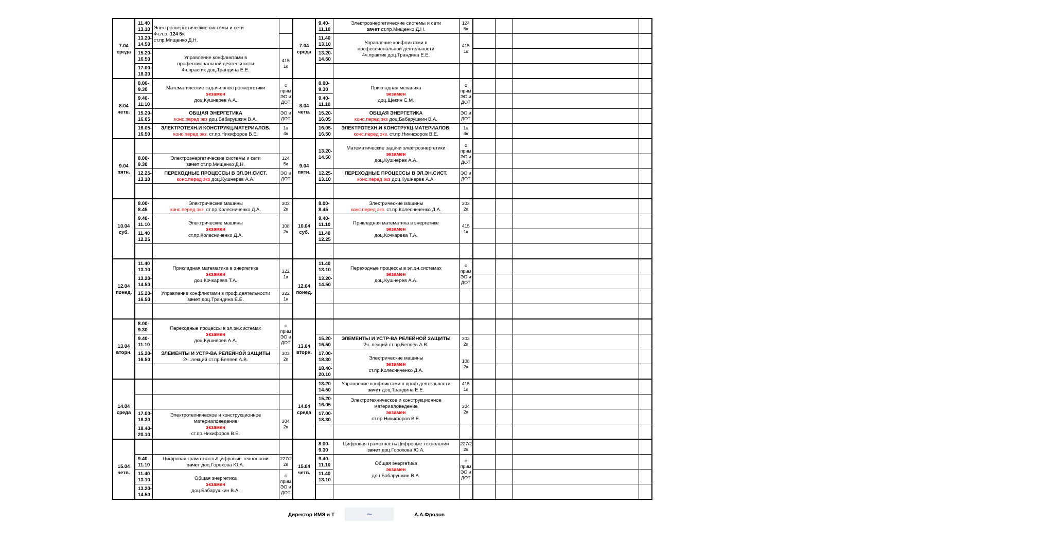| 7.04 среда | 11.40 13.10 | Электроэнергетические системы и сети 4ч.л.р. 124 5к ст.пр.Мищенко Д.Н. | | 7.04 среда | 9.40- 11.10 | Электроэнергетические системы и сети зачет ст.пр.Мищенко Д.Н. | 124 5к | | | | |
| | 13.20- 14.50 | | | | 11.40 13.10 | Управление конфликтами в профессиональной деятельности 4ч.практик доц.Трандина Е.Е. | 415 1к | | | | |
| | 15.20- 16.50 | Управление конфликтами в профессиональной деятельности 4ч.практик доц.Трандина Е.Е. | 415 1к | | 13.20- 14.50 | | | | | | |
| | 17.00- 18.30 | | | | | | | | | | |
| 8.04 четв. | 8.00- 9.30 | Математические задачи электроэнергетики экзамен доц.Кушнерев А.А. | с прим ЭО и ДОТ | 8.04 четв. | 8.00- 9.30 | Прикладная механика экзамен доц.Щекин С.М. | с прим ЭО и ДОТ | | | | |
| | 9.40- 11.10 | | | | 9.40- 11.10 | | | | | | |
| | 15.20- 16.05 | ОБЩАЯ ЭНЕРГЕТИКА конс.перед экз доц.Бабарушкин В.А. | ЭО и ДОТ | | 15.20- 16.05 | ОБЩАЯ ЭНЕРГЕТИКА конс.перед экз доц.Бабарушкин В.А. | ЭО и ДОТ | | | | |
| | 16.05- 16.50 | ЭЛЕКТРОТЕХН.И КОНСТРУКЦ.МАТЕРИАЛОВ. конс.перед экз. ст.пр.Никифоров В.Е. | 1а 4к | | 16.05- 16.50 | ЭЛЕКТРОТЕХН.И КОНСТРУКЦ.МАТЕРИАЛОВ. конс.перед экз. ст.пр.Никифоров В.Е. | 1а 4к | | | | |
| 9.04 пятн. | | | | 9.04 пятн. | 13.20- 14.50 | Математические задачи электроэнергетики экзамен доц.Кушнерев А.А. | с прим ЭО и ДОТ | | | | |
| | 8.00- 9.30 | Электроэнергетические системы и сети зачет ст.пр.Мищенко Д.Н. | 124 5к | | | | | | | | |
| | 12.25- 13.10 | ПЕРЕХОДНЫЕ ПРОЦЕССЫ В ЭЛ.ЭН.СИСТ. конс.перед экз доц.Кушнерев А.А. | ЭО и ДОТ | | 12.25- 13.10 | ПЕРЕХОДНЫЕ ПРОЦЕССЫ В ЭЛ.ЭН.СИСТ. конс.перед экз доц.Кушнерев А.А. | ЭО и ДОТ | | | | |
| 10.04 суб. | 8.00- 8.45 | Электрические машины конс.перед экз. ст.пр.Колесниченко Д.А. | 303 2к | 10.04 суб. | 8.00- 8.45 | Электрические машины конс.перед экз. ст.пр.Колесниченко Д.А. | 303 2к | | | | |
| | 9.40- 11.10 | Электрические машины экзамен ст.пр.Колесниченко Д.А. | 108 2к | | 9.40- 11.10 | Прикладная математика в энергетике экзамен доц.Кочкарева Т.А. | 415 1к | | | | |
| | 11.40 12.25 | | | | 11.40 12.25 | | | | | | |
| 12.04 понед. | 11.40 13.10 | Прикладная математика в энергетике экзамен доц.Кочкарева Т.А. | 322 1к | 12.04 понед. | 11.40 13.10 | Переходные процессы в эл.эн.системах экзамен доц.Кушнерев А.А. | с прим ЭО и ДОТ | | | | |
| | 13.20- 14.50 | | | | 13.20- 14.50 | | | | | | |
| | 15.20- 16.50 | Управление конфликтами в проф.деятельности зачет доц.Трандина Е.Е. | 322 1к | | | | | | | | |
| 13.04 вторн. | 8.00- 9.30 | Переходные процессы в эл.эн.системах экзамен доц.Кушнерев А.А. | с прим ЭО и ДОТ | 13.04 вторн. | | | | | | | |
| | 9.40- 11.10 | | | | 15.20- 16.50 | ЭЛЕМЕНТЫ И УСТР-ВА РЕЛЕЙНОЙ ЗАЩИТЫ 2ч..лекций ст.пр.Беляев А.В. | 303 2к | | | | |
| | 15.20- 16.50 | ЭЛЕМЕНТЫ И УСТР-ВА РЕЛЕЙНОЙ ЗАЩИТЫ 2ч..лекций ст.пр.Беляев А.В. | 303 2к | | 17.00- 18.30 | Электрические машины экзамен ст.пр.Колесниченко Д.А. | 108 2к | | | | |
| | | | | | 18.40- 20.10 | | | | | | |
| 14.04 среда | | | | 14.04 среда | 13.20- 14.50 | Управление конфликтами в проф.деятельности зачет доц.Трандина Е.Е. | 415 1к | | | | |
| | | | | | 15.20- 16.05 | Электротехническое и конструкционное материаловедение экзамен ст.пр.Никифоров В.Е. | 304 2к | | | | |
| | 17.00- 18.30 | Электротехническое и конструкционное материаловедение экзамен ст.пр.Никифоров В.Е. | 304 2к | | 17.00- 18.30 | | | | | | |
| | 18.40- 20.10 | | | | | | | | | | |
| 15.04 четв. | | | | 15.04 четв. | 8.00- 9.30 | Цифровая грамотность/Цифровые технологии зачет доц.Горохова Ю.А. | 227/2 2к | | | | |
| | 9.40- 11.10 | Цифровая грамотность/Цифровые технологии зачет доц.Горохова Ю.А. | 227/2 2к | | 9.40- 11.10 | Общая энергетика экзамен доц.Бабарушкин В.А. | с прим ЭО и ДОТ | | | | |
| | 11.40 13.10 | Общая энергетика экзамен доц.Бабарушкин В.А. | с прим ЭО и ДОТ | | 11.40 13.10 | | | | | | |
| | 13.20- 14.50 | | | | | | | | | | |
Директор ИМЭ и Т ~ А.А.Фролов